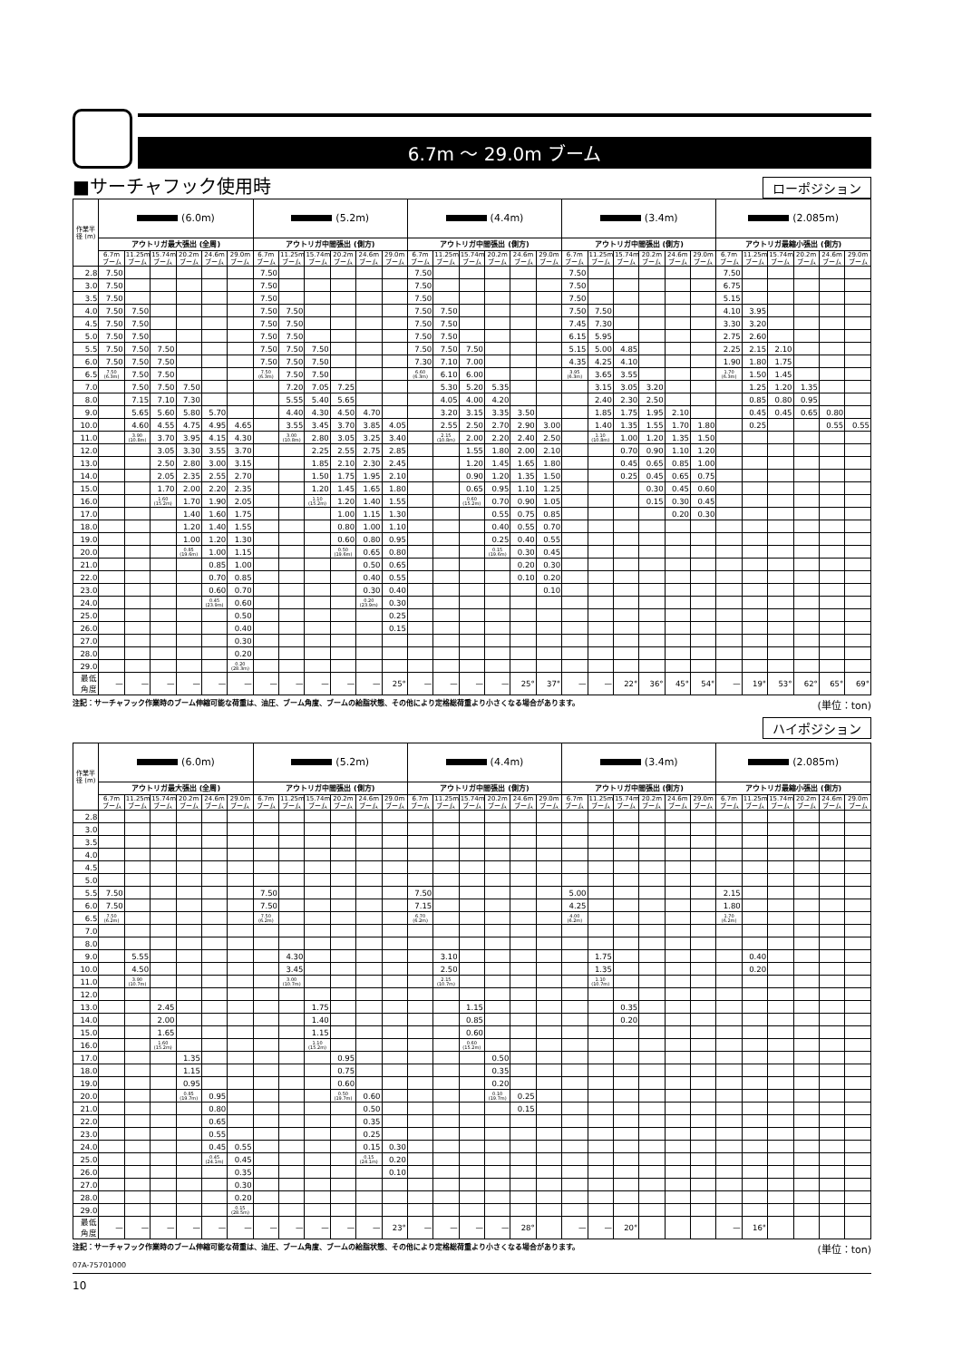6.7m 〜 29.0m ブーム
■サーチャフック使用時
ローポジション
| 作業半径 (m) | (6.0m) | | | | | | (5.2m) | | | | | | (4.4m) | | | | | | (3.4m) | | | | | | (2.085m) | | | | | |
| --- | --- | --- | --- | --- | --- | --- | --- | --- | --- | --- | --- | --- | --- | --- | --- | --- | --- | --- | --- | --- | --- | --- | --- | --- | --- | --- | --- | --- | --- | --- |
| | アウトリガ最大張出 (全周) | | | | | | アウトリガ中間張出 (側方) | | | | | | アウトリガ中間張出 (側方) | | | | | | アウトリガ中間張出 (側方) | | | | | | アウトリガ最縮小張出 (側方) | | | | | |
| | 6.7m ブーム | 11.25m ブーム | 15.74m ブーム | 20.2m ブーム | 24.6m ブーム | 29.0m ブーム | 6.7m ブーム | 11.25m ブーム | 15.74m ブーム | 20.2m ブーム | 24.6m ブーム | 29.0m ブーム | 6.7m ブーム | 11.25m ブーム | 15.74m ブーム | 20.2m ブーム | 24.6m ブーム | 29.0m ブーム | 6.7m ブーム | 11.25m ブーム | 15.74m ブーム | 20.2m ブーム | 24.6m ブーム | 29.0m ブーム | 6.7m ブーム | 11.25m ブーム | 15.74m ブーム | 20.2m ブーム | 24.6m ブーム | 29.0m ブーム |
| 2.8 | 7.50 | | | | | | 7.50 | | | | | | 7.50 | | | | | | 7.50 | | | | | | 7.50 | | | | | |
| 3.0 | 7.50 | | | | | | 7.50 | | | | | | 7.50 | | | | | | 7.50 | | | | | | 6.75 | | | | | |
| 3.5 | 7.50 | | | | | | 7.50 | | | | | | 7.50 | | | | | | 7.50 | | | | | | 5.15 | | | | | |
| 4.0 | 7.50 | 7.50 | | | | | 7.50 | 7.50 | | | | | 7.50 | 7.50 | | | | | 7.50 | 7.50 | | | | | 4.10 | 3.95 | | | | |
| 4.5 | 7.50 | 7.50 | | | | | 7.50 | 7.50 | | | | | 7.50 | 7.50 | | | | | 7.45 | 7.30 | | | | | 3.30 | 3.20 | | | | |
| 5.0 | 7.50 | 7.50 | | | | | 7.50 | 7.50 | | | | | 7.50 | 7.50 | | | | | 6.15 | 5.95 | | | | | 2.75 | 2.60 | | | | |
| 5.5 | 7.50 | 7.50 | 7.50 | | | | 7.50 | 7.50 | 7.50 | | | | 7.50 | 7.50 | 7.50 | | | | 5.15 | 5.00 | 4.85 | | | | 2.25 | 2.15 | 2.10 | | | |
| 6.0 | 7.50 | 7.50 | 7.50 | | | | 7.50 | 7.50 | 7.50 | | | | 7.30 | 7.10 | 7.00 | | | | 4.35 | 4.25 | 4.10 | | | | 1.90 | 1.80 | 1.75 | | | |
| 6.5 | 7.50 (6.3m) | 7.50 | 7.50 | | | | 7.50 (6.3m) | 7.50 | 7.50 | | | | 6.60 (6.3m) | 6.10 | 6.00 | | | | 3.95 (6.3m) | 3.65 | 3.55 | | | | 1.70 (6.3m) | 1.50 | 1.45 | | | |
| 7.0 | | 7.50 | 7.50 | 7.50 | | | | 7.20 | 7.05 | 7.25 | | | | 5.30 | 5.20 | 5.35 | | | | 3.15 | 3.05 | 3.20 | | | | 1.25 | 1.20 | 1.35 | | |
| 8.0 | | 7.15 | 7.10 | 7.30 | | | | 5.55 | 5.40 | 5.65 | | | | 4.05 | 4.00 | 4.20 | | | | 2.40 | 2.30 | 2.50 | | | | 0.85 | 0.80 | 0.95 | | |
| 9.0 | | 5.65 | 5.60 | 5.80 | 5.70 | | | 4.40 | 4.30 | 4.50 | 4.70 | | | 3.20 | 3.15 | 3.35 | 3.50 | | | 1.85 | 1.75 | 1.95 | 2.10 | | | 0.45 | 0.45 | 0.65 | 0.80 | |
| 10.0 | | 4.60 | 4.55 | 4.75 | 4.95 | 4.65 | | 3.55 | 3.45 | 3.70 | 3.85 | 4.05 | | 2.55 | 2.50 | 2.70 | 2.90 | 3.00 | | 1.40 | 1.35 | 1.55 | 1.70 | 1.80 | | 0.25 | | | 0.55 | 0.55 |
| 11.0 | | 3.90 (10.8m) | 3.70 | 3.95 | 4.15 | 4.30 | | 3.00 (10.8m) | 2.80 | 3.05 | 3.25 | 3.40 | | 2.15 (10.8m) | 2.00 | 2.20 | 2.40 | 2.50 | | 1.10 (10.8m) | 1.00 | 1.20 | 1.35 | 1.50 | | | | | | |
| 12.0 | | | 3.05 | 3.30 | 3.55 | 3.70 | | | 2.25 | 2.55 | 2.75 | 2.85 | | | 1.55 | 1.80 | 2.00 | 2.10 | | | 0.70 | 0.90 | 1.10 | 1.20 | | | | | | |
| 13.0 | | | 2.50 | 2.80 | 3.00 | 3.15 | | | 1.85 | 2.10 | 2.30 | 2.45 | | | 1.20 | 1.45 | 1.65 | 1.80 | | | 0.45 | 0.65 | 0.85 | 1.00 | | | | | | |
| 14.0 | | | 2.05 | 2.35 | 2.55 | 2.70 | | | 1.50 | 1.75 | 1.95 | 2.10 | | | 0.90 | 1.20 | 1.35 | 1.50 | | | 0.25 | 0.45 | 0.65 | 0.75 | | | | | | |
| 15.0 | | | 1.70 | 2.00 | 2.20 | 2.35 | | | 1.20 | 1.45 | 1.65 | 1.80 | | | 0.65 | 0.95 | 1.10 | 1.25 | | | | 0.30 | 0.45 | 0.60 | | | | | | |
| 16.0 | | | 1.60 (15.2m) | 1.70 | 1.90 | 2.05 | | | 1.10 (15.2m) | 1.20 | 1.40 | 1.55 | | | 0.60 (15.2m) | 0.70 | 0.90 | 1.05 | | | | 0.15 | 0.30 | 0.45 | | | | | | |
| 17.0 | | | | 1.40 | 1.60 | 1.75 | | | | 1.00 | 1.15 | 1.30 | | | | 0.55 | 0.75 | 0.85 | | | | | 0.20 | 0.30 | | | | | | |
| 18.0 | | | | 1.20 | 1.40 | 1.55 | | | | 0.80 | 1.00 | 1.10 | | | | 0.40 | 0.55 | 0.70 | | | | | | | | | | | | |
| 19.0 | | | | 1.00 | 1.20 | 1.30 | | | | 0.60 | 0.80 | 0.95 | | | | 0.25 | 0.40 | 0.55 | | | | | | | | | | | | |
| 20.0 | | | | 0.85 (19.6m) | 1.00 | 1.15 | | | | 0.50 (19.6m) | 0.65 | 0.80 | | | | 0.15 (19.6m) | 0.30 | 0.45 | | | | | | | | | | | | |
| 21.0 | | | | | 0.85 | 1.00 | | | | | 0.50 | 0.65 | | | | | 0.20 | 0.30 | | | | | | | | | | | | |
| 22.0 | | | | | 0.70 | 0.85 | | | | | 0.40 | 0.55 | | | | | 0.10 | 0.20 | | | | | | | | | | | | |
| 23.0 | | | | | 0.60 | 0.70 | | | | | 0.30 | 0.40 | | | | | | 0.10 | | | | | | | | | | | | |
| 24.0 | | | | | 0.45 (23.9m) | 0.60 | | | | | 0.20 (23.9m) | 0.30 | | | | | | | | | | | | | | | | | | |
| 25.0 | | | | | | 0.50 | | | | | | 0.25 | | | | | | | | | | | | | | | | | | |
| 26.0 | | | | | | 0.40 | | | | | | 0.15 | | | | | | | | | | | | | | | | | | |
| 27.0 | | | | | | 0.30 | | | | | | | | | | | | | | | | | | | | | | | | |
| 28.0 | | | | | | 0.20 | | | | | | | | | | | | | | | | | | | | | | | | |
| 29.0 | | | | | | 0.20 (28.3m) | | | | | | | | | | | | | | | | | | | | | | | | |
| 最低角度 | — | — | — | — | — | — | — | — | — | — | — | 25° | — | — | — | — | 25° | 37° | — | — | 22° | 36° | 45° | 54° | — | 19° | 53° | 62° | 65° | 69° |
注記：サーチャフック作業時のブーム伸縮可能な荷重は、油圧、ブーム角度、ブームの給脂状態、その他により定格総荷重より小さくなる場合があります。 (単位：ton)
ハイポジション
| 作業半径 (m) | (6.0m) | | | | | | (5.2m) | | | | | | (4.4m) | | | | | | (3.4m) | | | | | | (2.085m) | | | | | |
| --- | --- | --- | --- | --- | --- | --- | --- | --- | --- | --- | --- | --- | --- | --- | --- | --- | --- | --- | --- | --- | --- | --- | --- | --- | --- | --- | --- | --- | --- | --- |
| | アウトリガ最大張出 (全周) | | | | | | アウトリガ中間張出 (側方) | | | | | | アウトリガ中間張出 (側方) | | | | | | アウトリガ中間張出 (側方) | | | | | | アウトリガ最縮小張出 (側方) | | | | | |
| | 6.7m ブーム | 11.25m ブーム | 15.74m ブーム | 20.2m ブーム | 24.6m ブーム | 29.0m ブーム | 6.7m ブーム | 11.25m ブーム | 15.74m ブーム | 20.2m ブーム | 24.6m ブーム | 29.0m ブーム | 6.7m ブーム | 11.25m ブーム | 15.74m ブーム | 20.2m ブーム | 24.6m ブーム | 29.0m ブーム | 6.7m ブーム | 11.25m ブーム | 15.74m ブーム | 20.2m ブーム | 24.6m ブーム | 29.0m ブーム | 6.7m ブーム | 11.25m ブーム | 15.74m ブーム | 20.2m ブーム | 24.6m ブーム | 29.0m ブーム |
| 2.8 | | | | | | | | | | | | | | | | | | | | | | | | | | | | | | |
| 3.0 | | | | | | | | | | | | | | | | | | | | | | | | | | | | | | |
| 3.5 | | | | | | | | | | | | | | | | | | | | | | | | | | | | | | |
| 4.0 | | | | | | | | | | | | | | | | | | | | | | | | | | | | | | |
| 4.5 | | | | | | | | | | | | | | | | | | | | | | | | | | | | | | |
| 5.0 | | | | | | | | | | | | | | | | | | | | | | | | | | | | | | |
| 5.5 | 7.50 | | | | | | 7.50 | | | | | | 7.50 | | | | | | 5.00 | | | | | | 2.15 | | | | | |
| 6.0 | 7.50 | | | | | | 7.50 | | | | | | 7.15 | | | | | | 4.25 | | | | | | 1.80 | | | | | |
| 6.5 | 7.50 (6.2m) | | | | | | 7.50 (6.2m) | | | | | | 6.70 (6.2m) | | | | | | 4.00 (6.2m) | | | | | | 1.70 (6.2m) | | | | | |
| 7.0 | | | | | | | | | | | | | | | | | | | | | | | | | | | | | | |
| 8.0 | | | | | | | | | | | | | | | | | | | | | | | | | | | | | | |
| 9.0 | | 5.55 | | | | | | 4.30 | | | | | | 3.10 | | | | | | 1.75 | | | | | | 0.40 | | | | |
| 10.0 | | 4.50 | | | | | | 3.45 | | | | | | 2.50 | | | | | | 1.35 | | | | | | 0.20 | | | | |
| 11.0 | | 3.90 (10.7m) | | | | | | 3.00 (10.7m) | | | | | | 2.15 (10.7m) | | | | | | 1.10 (10.7m) | | | | | | | | | | |
| 12.0 | | | | | | | | | | | | | | | | | | | | | | | | | | | | | | |
| 13.0 | | | 2.45 | | | | | | 1.75 | | | | | | 1.15 | | | | | | 0.35 | | | | | | | | | |
| 14.0 | | | 2.00 | | | | | | 1.40 | | | | | | 0.85 | | | | | | 0.20 | | | | | | | | | |
| 15.0 | | | 1.65 | | | | | | 1.15 | | | | | | 0.60 | | | | | | | | | | | | | | | |
| 16.0 | | | 1.60 (15.2m) | | | | | | 1.10 (15.2m) | | | | | | 0.60 (15.2m) | | | | | | | | | | | | | | | |
| 17.0 | | | | 1.35 | | | | | | 0.95 | | | | | | 0.50 | | | | | | | | | | | | | | |
| 18.0 | | | | 1.15 | | | | | | 0.75 | | | | | | 0.35 | | | | | | | | | | | | | | |
| 19.0 | | | | 0.95 | | | | | | 0.60 | | | | | | 0.20 | | | | | | | | | | | | | | |
| 20.0 | | | | 0.85 (19.7m) | 0.95 | | | | | 0.50 (19.7m) | 0.60 | | | | | 0.10 (19.7m) | 0.25 | | | | | | | | | | | | | |
| 21.0 | | | | | 0.80 | | | | | | 0.50 | | | | | | 0.15 | | | | | | | | | | | | | |
| 22.0 | | | | | 0.65 | | | | | | 0.35 | | | | | | | | | | | | | | | | | | | |
| 23.0 | | | | | 0.55 | | | | | | 0.25 | | | | | | | | | | | | | | | | | | | |
| 24.0 | | | | | 0.45 | 0.55 | | | | | 0.15 | 0.30 | | | | | | | | | | | | | | | | | | |
| 25.0 | | | | | 0.45 (24.1m) | 0.45 | | | | | 0.15 (24.1m) | 0.20 | | | | | | | | | | | | | | | | | | |
| 26.0 | | | | | | 0.35 | | | | | | 0.10 | | | | | | | | | | | | | | | | | | |
| 27.0 | | | | | | 0.30 | | | | | | | | | | | | | | | | | | | | | | | | |
| 28.0 | | | | | | 0.20 | | | | | | | | | | | | | | | | | | | | | | | | |
| 29.0 | | | | | | 0.15 (28.5m) | | | | | | | | | | | | | | | | | | | | | | | | |
| 最低角度 | — | — | — | — | — | — | — | — | — | — | — | 23° | — | — | — | — | 28° | | — | — | 20° | | | | — | 16° | | | | |
注記：サーチャフック作業時のブーム伸縮可能な荷重は、油圧、ブーム角度、ブームの給脂状態、その他により定格総荷重より小さくなる場合があります。 (単位：ton)
07A-75701000
10